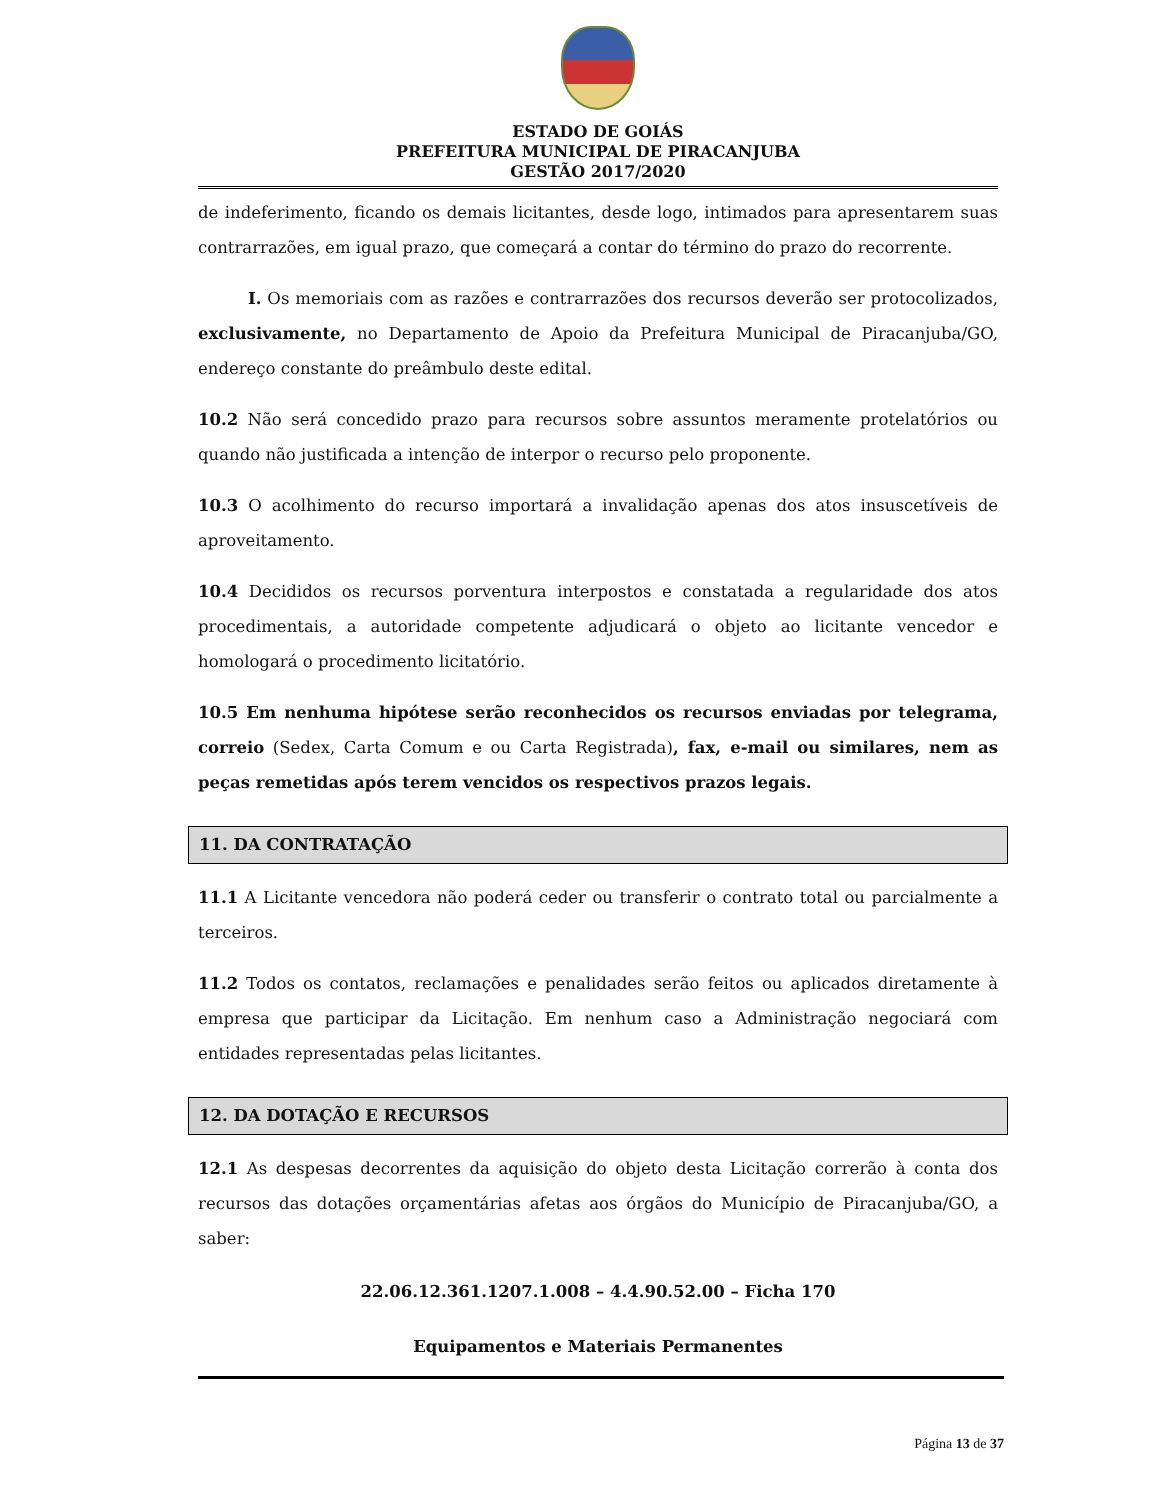ESTADO DE GOIÁS
PREFEITURA MUNICIPAL DE PIRACANJUBA
GESTÃO 2017/2020
de indeferimento, ficando os demais licitantes, desde logo, intimados para apresentarem suas contrarrazões, em igual prazo, que começará a contar do término do prazo do recorrente.
I. Os memoriais com as razões e contrarrazões dos recursos deverão ser protocolizados, exclusivamente, no Departamento de Apoio da Prefeitura Municipal de Piracanjuba/GO, endereço constante do preâmbulo deste edital.
10.2 Não será concedido prazo para recursos sobre assuntos meramente protelatórios ou quando não justificada a intenção de interpor o recurso pelo proponente.
10.3 O acolhimento do recurso importará a invalidação apenas dos atos insuscetíveis de aproveitamento.
10.4 Decididos os recursos porventura interpostos e constatada a regularidade dos atos procedimentais, a autoridade competente adjudicará o objeto ao licitante vencedor e homologará o procedimento licitatório.
10.5 Em nenhuma hipótese serão reconhecidos os recursos enviadas por telegrama, correio (Sedex, Carta Comum e ou Carta Registrada), fax, e-mail ou similares, nem as peças remetidas após terem vencidos os respectivos prazos legais.
11. DA CONTRATAÇÃO
11.1 A Licitante vencedora não poderá ceder ou transferir o contrato total ou parcialmente a terceiros.
11.2 Todos os contatos, reclamações e penalidades serão feitos ou aplicados diretamente à empresa que participar da Licitação. Em nenhum caso a Administração negociará com entidades representadas pelas licitantes.
12. DA DOTAÇÃO E RECURSOS
12.1 As despesas decorrentes da aquisição do objeto desta Licitação correrão à conta dos recursos das dotações orçamentárias afetas aos órgãos do Município de Piracanjuba/GO, a saber:
22.06.12.361.1207.1.008 – 4.4.90.52.00 – Ficha 170
Equipamentos e Materiais Permanentes
Página 13 de 37